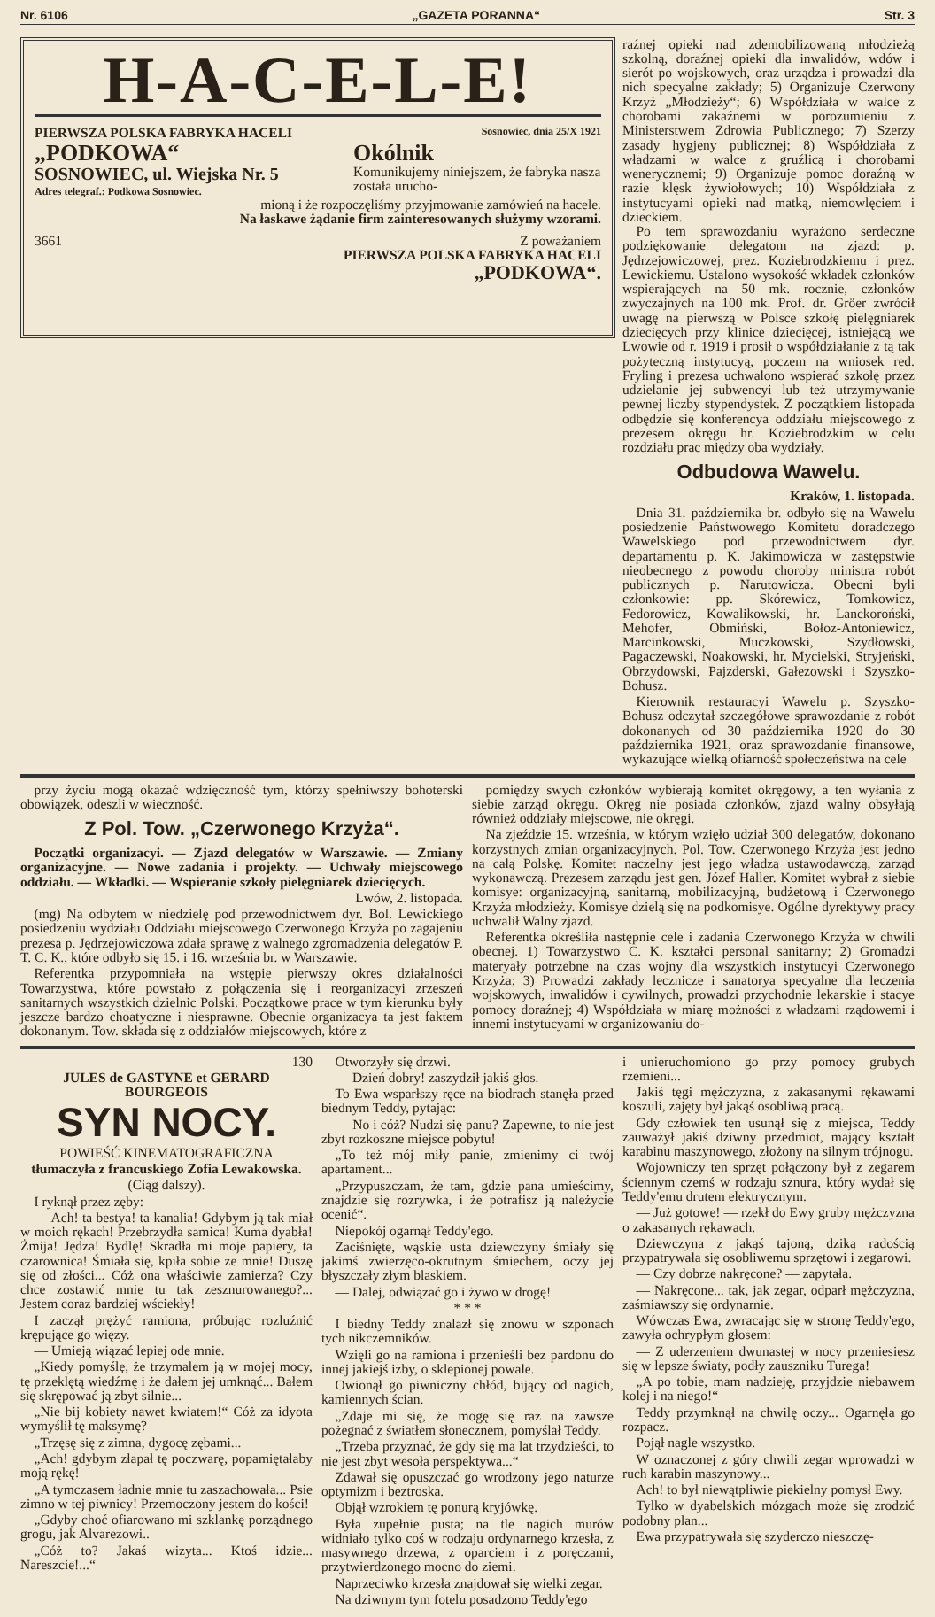Nr. 6106 „GAZETA PORANNA“Str. 3
H-A-C-E-L-E!
PIERWSZA POLSKA FABRYKA HACELI Sosnowiec, dnia 25/X 1921
„PODKOWA“
SOSNOWIEC, ul. Wiejska Nr. 5
Adres telegraf.: Podkowa Sosnowiec.
Okólnik
Komunikujemy niniejszem, że fabryka nasza została urucho-
mioną i że rozpoczęliśmy przyjmowanie zamówień na hacele.
Na łaskawe żądanie firm zainteresowanych służymy wzorami.
3661 Z poważaniem
PIERWSZA POLSKA FABRYKA HACELI
„PODKOWA“.
raźnej opieki nad zdemobilizowaną młodzieżą szkolną, doraźnej opieki dla inwalidów, wdów i sierót po wojskowych, oraz urządza i prowadzi dla nich specyalne zakłady; 5) Organizuje Czerwony Krzyż „Młodzieży“; 6) Współdziała w walce z chorobami zakaźnemi w porozumieniu z Ministerstwem Zdrowia Publicznego; 7) Szerzy zasady hygjeny publicznej; 8) Współdziała z władzami w walce z gruźlicą i chorobami wenerycznemi; 9) Organizuje pomoc doraźną w razie klęsk żywiołowych; 10) Współdziała z instytucyami opieki nad matką, niemowlęciem i dzieckiem.
Po tem sprawozdaniu wyrażono serdeczne podziękowanie delegatom na zjazd: p. Jędrzejowiczowej, prez. Koziebrodzkiemu i prez. Lewickiemu. Ustalono wysokość wkładek członków wspierających na 50 mk. rocznie, członków zwyczajnych na 100 mk. Prof. dr. Gröer zwrócił uwagę na pierwszą w Polsce szkołę pielęgniarek dziecięcych przy klinice dziecięcej, istniejącą we Lwowie od r. 1919 i prosił o współdziałanie z tą tak pożyteczną instytucyą, poczem na wniosek red. Fryling i prezesa uchwalono wspierać szkołę przez udzielanie jej subwencyi lub też utrzymywanie pewnej liczby stypendystek. Z początkiem listopada odbędzie się konferencya oddziału miejscowego z prezesem okręgu hr. Koziebrodzkim w celu rozdziału prac między oba wydziały.
Odbudowa Wawelu.
Kraków, 1. listopada.
Dnia 31. października br. odbyło się na Wawelu posiedzenie Państwowego Komitetu doradczego Wawelskiego pod przewodnictwem dyr. departamentu p. K. Jakimowicza w zastępstwie nieobecnego z powodu choroby ministra robót publicznych p. Narutowicza. Obecni byli członkowie: pp. Skórewicz, Tomkowicz, Fedorowicz, Kowalikowski, hr. Lanckoroński, Mehofer, Obmiński, Bołoz-Antoniewicz, Marcinkowski, Muczkowski, Szydłowski, Pagaczewski, Noakowski, hr. Mycielski, Stryjeński, Obrzydowski, Pajzderski, Gałezowski i Szyszko-Bohusz.
Kierownik restauracyi Wawelu p. Szyszko-Bohusz odczytał szczegółowe sprawozdanie z robót dokonanych od 30 października 1920 do 30 października 1921, oraz sprawozdanie finansowe, wykazujące wielką ofiarność społeczeństwa na cele
przy życiu mogą okazać wdzięczność tym, którzy spełniwszy bohoterski obowiązek, odeszli w wieczność.
Z Pol. Tow. „Czerwonego Krzyża“.
Początki organizacyi. — Zjazd delegatów w Warszawie. — Zmiany organizacyjne. — Nowe zadania i projekty. — Uchwały miejscowego oddziału. — Wkładki. — Wspieranie szkoły pielęgniarek dziecięcych.
Lwów, 2. listopada.
(mg) Na odbytem w niedzielę pod przewodnictwem dyr. Bol. Lewickiego posiedzeniu wydziału Oddziału miejscowego Czerwonego Krzyża po zagajeniu prezesa p. Jędrzejowiczowa zdała sprawę z walnego zgromadzenia delegatów P. T. C. K., które odbyło się 15. i 16. września br. w Warszawie.
Referentka przypomniała na wstępie pierwszy okres działalności Towarzystwa, które powstało z połączenia się i reorganizacyi zrzeszeń sanitarnych wszystkich dzielnic Polski. Początkowe prace w tym kierunku były jeszcze bardzo choatyczne i niesprawne. Obecnie organizacya ta jest faktem dokonanym. Tow. składa się z oddziałów miejscowych, które z
pomiędzy swych członków wybierają komitet okręgowy, a ten wyłania z siebie zarząd okręgu. Okręg nie posiada członków, zjazd walny obsyłają również oddziały miejscowe, nie okręgi.
Na zjeździe 15. września, w którym wzięło udział 300 delegatów, dokonano korzystnych zmian organizacyjnych. Pol. Tow. Czerwonego Krzyża jest jedno na całą Polskę. Komitet naczelny jest jego władzą ustawodawczą, zarząd wykonawczą. Prezesem zarządu jest gen. Józef Haller. Komitet wybrał z siebie komisye: organizacyjną, sanitarną, mobilizacyjną, budżetową i Czerwonego Krzyża młodzieży. Komisye dzielą się na podkomisye. Ogólne dyrektywy pracy uchwalił Walny zjazd.
Referentka określiła następnie cele i zadania Czerwonego Krzyża w chwili obecnej. 1) Towarzystwo C. K. kształci personal sanitarny; 2) Gromadzi materyały potrzebne na czas wojny dla wszystkich instytucyi Czerwonego Krzyża; 3) Prowadzi zakłady lecznicze i sanatorya specyalne dla leczenia wojskowych, inwalidów i cywilnych, prowadzi przychodnie lekarskie i stacye pomocy doraźnej; 4) Współdziała w miarę możności z władzami rządowemi i innemi instytucyami w organizowaniu do-
130
JULES de GASTYNE et GERARD BOURGEOIS
SYN NOCY.
POWIEŚĆ KINEMATOGRAFICZNA
tłumaczyła z francuskiego Zofia Lewakowska.
(Ciąg dalszy).
I ryknął przez zęby:
— Ach! ta bestya! ta kanalia! Gdybym ją tak miał w moich rękach! Przebrzydła samica! Kuma dyabła! Żmija! Jędza! Bydlę! Skradła mi moje papiery, ta czarownica! Śmiała się, kpiła sobie ze mnie! Duszę się od złości... Cóż ona właściwie zamierza? Czy chce zostawić mnie tu tak zesznurowanego?... Jestem coraz bardziej wściekły!
I zaczął prężyć ramiona, próbując rozluźnić krępujące go więzy.
— Umieją wiązać lepiej ode mnie.
„Kiedy pomyślę, że trzymałem ją w mojej mocy, tę przeklętą wiedźmę i że dałem jej umknąć... Bałem się skrępować ją zbyt silnie...
„Nie bij kobiety nawet kwiatem!“ Cóż za idyota wymyślił tę maksymę?
„Trzęsę się z zimna, dygocę zębami...
„Ach! gdybym złapał tę poczwarę, popamiętałaby moją rękę!
„A tymczasem ładnie mnie tu zaszachowała... Psie zimno w tej piwnicy! Przemoczony jestem do kości!
„Gdyby choć ofiarowano mi szklankę porządnego grogu, jak Alvarezowi..
„Cóż to? Jakaś wizyta... Ktoś idzie... Nareszcie!...“
Otworzyły się drzwi.
— Dzień dobry! zaszydził jakiś głos.
To Ewa wsparłszy ręce na biodrach stanęła przed biednym Teddy, pytając:
— No i cóż? Nudzi się panu? Zapewne, to nie jest zbyt rozkoszne miejsce pobytu!
„To też mój miły panie, zmienimy ci twój apartament...
„Przypuszczam, że tam, gdzie pana umieścimy, znajdzie się rozrywka, i że potrafisz ją należycie ocenić“.
Niepokój ogarnął Teddy'ego.
Zaciśnięte, wąskie usta dziewczyny śmiały się jakimś zwierzęco-okrutnym śmiechem, oczy jej błyszczały złym blaskiem.
— Dalej, odwiązać go i żywo w drogę!
* * *
I biedny Teddy znalazł się znowu w szponach tych nikczemników.
Wzięli go na ramiona i przenieśli bez pardonu do innej jakiejś izby, o sklepionej powale.
Owionął go piwniczny chłód, bijący od nagich, kamiennych ścian.
„Zdaje mi się, że mogę się raz na zawsze pożegnać z światłem słonecznem, pomyślał Teddy.
„Trzeba przyznać, że gdy się ma lat trzydzieści, to nie jest zbyt wesoła perspektywa...“
Zdawał się opuszczać go wrodzony jego naturze optymizm i beztroska.
Objął wzrokiem tę ponurą kryjówkę.
Była zupełnie pusta; na tle nagich murów widniało tylko coś w rodzaju ordynarnego krzesła, z masywnego drzewa, z oparciem i z poręczami, przytwierdzonego mocno do ziemi.
Naprzeciwko krzesła znajdował się wielki zegar.
Na dziwnym tym fotelu posadzono Teddy'ego
i unieruchomiono go przy pomocy grubych rzemieni...
Jakiś tęgi mężczyzna, z zakasanymi rękawami koszuli, zajęty był jakąś osobliwą pracą.
Gdy człowiek ten usunął się z miejsca, Teddy zauważył jakiś dziwny przedmiot, mający kształt karabinu maszynowego, złożony na silnym trójnogu.
Wojowniczy ten sprzęt połączony był z zegarem ściennym czemś w rodzaju sznura, który wydał się Teddy'emu drutem elektrycznym.
— Już gotowe! — rzekł do Ewy gruby mężczyzna o zakasanych rękawach.
Dziewczyna z jakąś tajoną, dziką radością przypatrywała się osobliwemu sprzętowi i zegarowi.
— Czy dobrze nakręcone? — zapytała.
— Nakręcone... tak, jak zegar, odparł mężczyzna, zaśmiawszy się ordynarnie.
Wówczas Ewa, zwracając się w stronę Teddy'ego, zawyła ochrypłym głosem:
— Z uderzeniem dwunastej w nocy przeniesiesz się w lepsze światy, podły zauszniku Turega!
„A po tobie, mam nadzieję, przyjdzie niebawem kolej i na niego!“
Teddy przymknął na chwilę oczy... Ogarnęła go rozpacz.
Pojął nagle wszystko.
W oznaczonej z góry chwili zegar wprowadzi w ruch karabin maszynowy...
Ach! to był niewątpliwie piekielny pomysł Ewy.
Tylko w dyabelskich mózgach może się zrodzić podobny plan...
Ewa przypatrywała się szyderczo nieszczę-